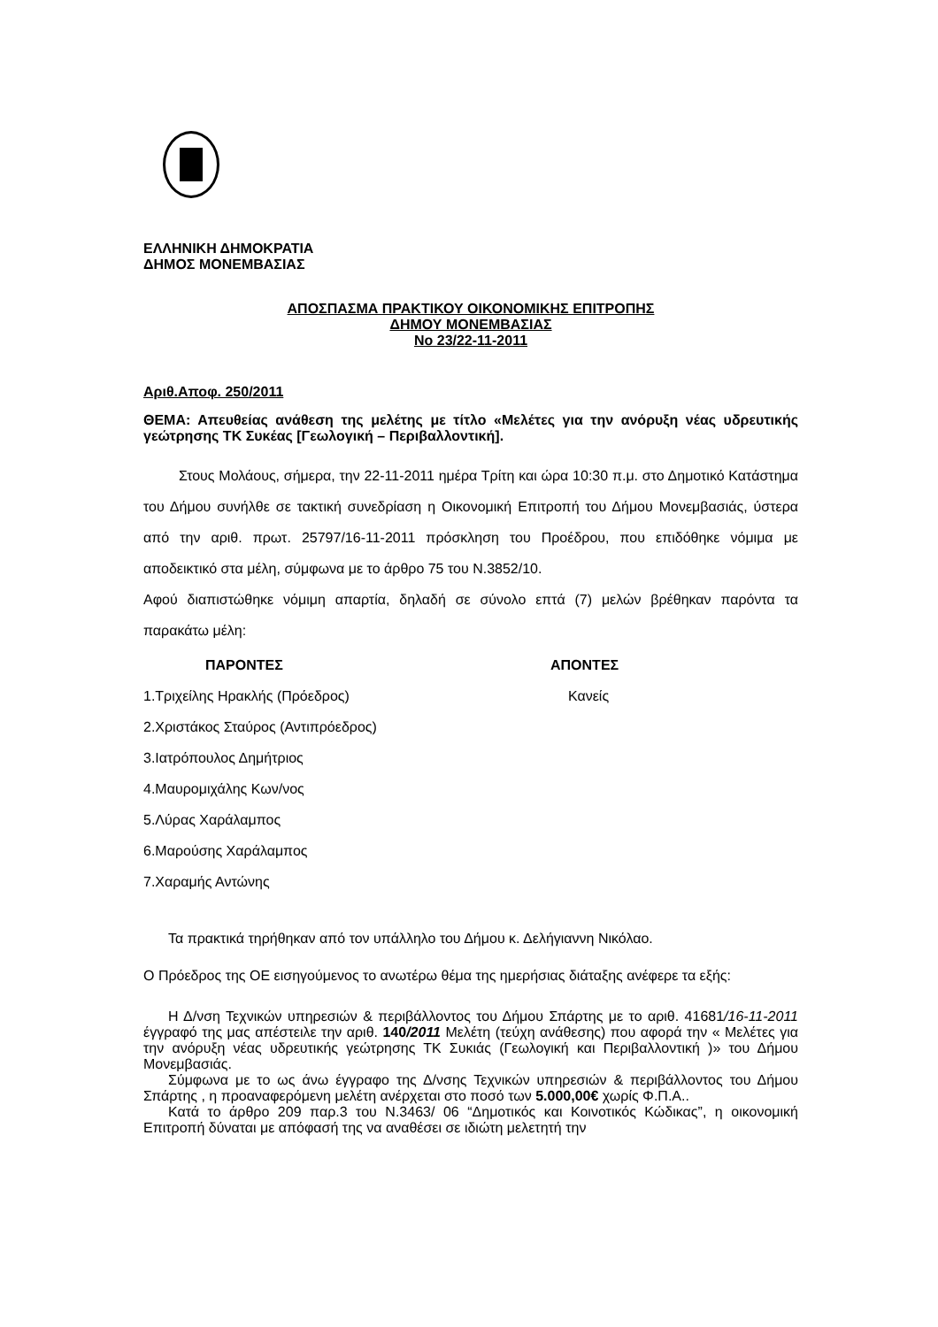ΕΛΛΗΝΙΚΗ ΔΗΜΟΚΡΑΤΙΑ
ΔΗΜΟΣ ΜΟΝΕΜΒΑΣΙΑΣ
ΑΠΟΣΠΑΣΜΑ ΠΡΑΚΤΙΚΟΥ ΟΙΚΟΝΟΜΙΚΗΣ ΕΠΙΤΡΟΠΗΣ
ΔΗΜΟΥ ΜΟΝΕΜΒΑΣΙΑΣ
Νο 23/22-11-2011
Αριθ.Αποφ. 250/2011
ΘΕΜΑ: Απευθείας ανάθεση της μελέτης με τίτλο «Μελέτες για την ανόρυξη νέας υδρευτικής γεώτρησης ΤΚ Συκέας [Γεωλογική – Περιβαλλοντική].
Στους Μολάους, σήμερα, την 22-11-2011 ημέρα Τρίτη και ώρα 10:30 π.μ. στο Δημοτικό Κατάστημα του Δήμου συνήλθε σε τακτική συνεδρίαση η Οικονομική Επιτροπή του Δήμου Μονεμβασιάς, ύστερα από την αριθ. πρωτ. 25797/16-11-2011 πρόσκληση του Προέδρου, που επιδόθηκε νόμιμα με αποδεικτικό στα μέλη, σύμφωνα με το άρθρο 75 του Ν.3852/10.
Αφού διαπιστώθηκε νόμιμη απαρτία, δηλαδή σε σύνολο επτά (7) μελών βρέθηκαν παρόντα τα παρακάτω μέλη:
ΠΑΡΟΝΤΕΣ ΑΠΟΝΤΕΣ
1.Τριχείλης Ηρακλής (Πρόεδρος) Κανείς
2.Χριστάκος Σταύρος (Αντιπρόεδρος)
3.Ιατρόπουλος Δημήτριος
4.Μαυρομιχάλης Κων/νος
5.Λύρας Χαράλαμπος
6.Μαρούσης Χαράλαμπος
7.Χαραμής Αντώνης
Τα πρακτικά τηρήθηκαν από τον υπάλληλο του Δήμου κ. Δελήγιαννη Νικόλαο.
Ο Πρόεδρος της ΟΕ εισηγούμενος το ανωτέρω θέμα της ημερήσιας διάταξης ανέφερε τα εξής:
Η Δ/νση Τεχνικών υπηρεσιών & περιβάλλοντος του Δήμου Σπάρτης με το αριθ. 41681/16-11-2011 έγγραφό της μας απέστειλε την αριθ. 140/2011 Μελέτη (τεύχη ανάθεσης) που αφορά την « Μελέτες για την ανόρυξη νέας υδρευτικής γεώτρησης ΤΚ Συκιάς (Γεωλογική και Περιβαλλοντική )» του Δήμου Μονεμβασιάς.
Σύμφωνα με το ως άνω έγγραφο της Δ/νσης Τεχνικών υπηρεσιών & περιβάλλοντος του Δήμου Σπάρτης , η προαναφερόμενη μελέτη ανέρχεται στο ποσό των 5.000,00€ χωρίς Φ.Π.Α..
Κατά το άρθρο 209 παρ.3 του Ν.3463/ 06 “Δημοτικός και Κοινοτικός Κώδικας”, η οικονομική Επιτροπή δύναται με απόφασή της να αναθέσει σε ιδιώτη μελετητή την